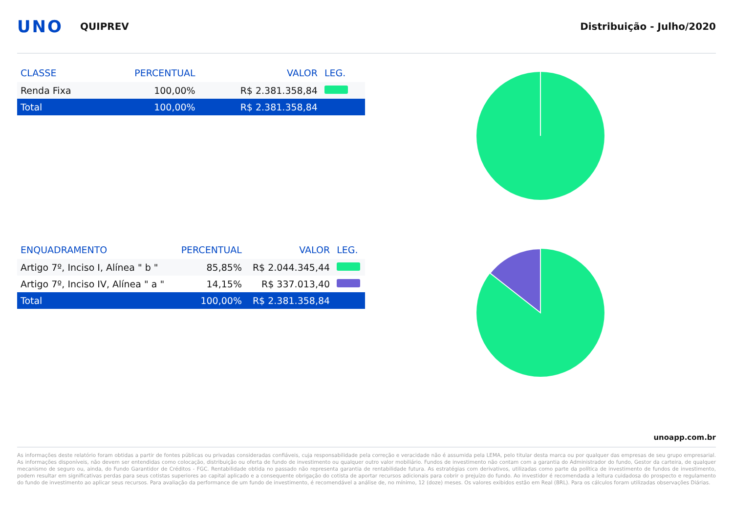UNO QUIPREV Distribuição - Julho/2020
| CLASSE | PERCENTUAL | VALOR | LEG. |
| --- | --- | --- | --- |
| Renda Fixa | 100,00% | R$ 2.381.358,84 | |
| Total | 100,00% | R$ 2.381.358,84 | |
| ENQUADRAMENTO | PERCENTUAL | VALOR | LEG. |
| --- | --- | --- | --- |
| Artigo 7º, Inciso I, Alínea " b " | 85,85% | R$ 2.044.345,44 | |
| Artigo 7º, Inciso IV, Alínea " a " | 14,15% | R$ 337.013,40 | |
| Total | 100,00% | R$ 2.381.358,84 | |
unoapp.com.br
As informações deste relatório foram obtidas a partir de fontes públicas ou privadas consideradas confiáveis, cuja responsabilidade pela correção e veracidade não é assumida pela LEMA, pelo titular desta marca ou por qualquer das empresas de seu grupo empresarial. As informações disponíveis, não devem ser entendidas como colocação, distribuição ou oferta de fundo de investimento ou qualquer outro valor mobiliário. Fundos de investimento não contam com a garantia do Administrador do fundo, Gestor da carteira, de qualquer mecanismo de seguro ou, ainda, do Fundo Garantidor de Créditos - FGC. Rentabilidade obtida no passado não representa garantia de rentabilidade futura. As estratégias com derivativos, utilizadas como parte da política de investimento de fundos de investimento, podem resultar em significativas perdas para seus cotistas superiores ao capital aplicado e a consequente obrigação do cotista de aportar recursos adicionais para cobrir o prejuízo do fundo. Ao investidor é recomendada a leitura cuidadosa do prospecto e regulamento do fundo de investimento ao aplicar seus recursos. Para avaliação da performance de um fundo de investimento, é recomendável a análise de, no mínimo, 12 (doze) meses. Os valores exibidos estão em Real (BRL). Para os cálculos foram utilizadas observações Diárias.